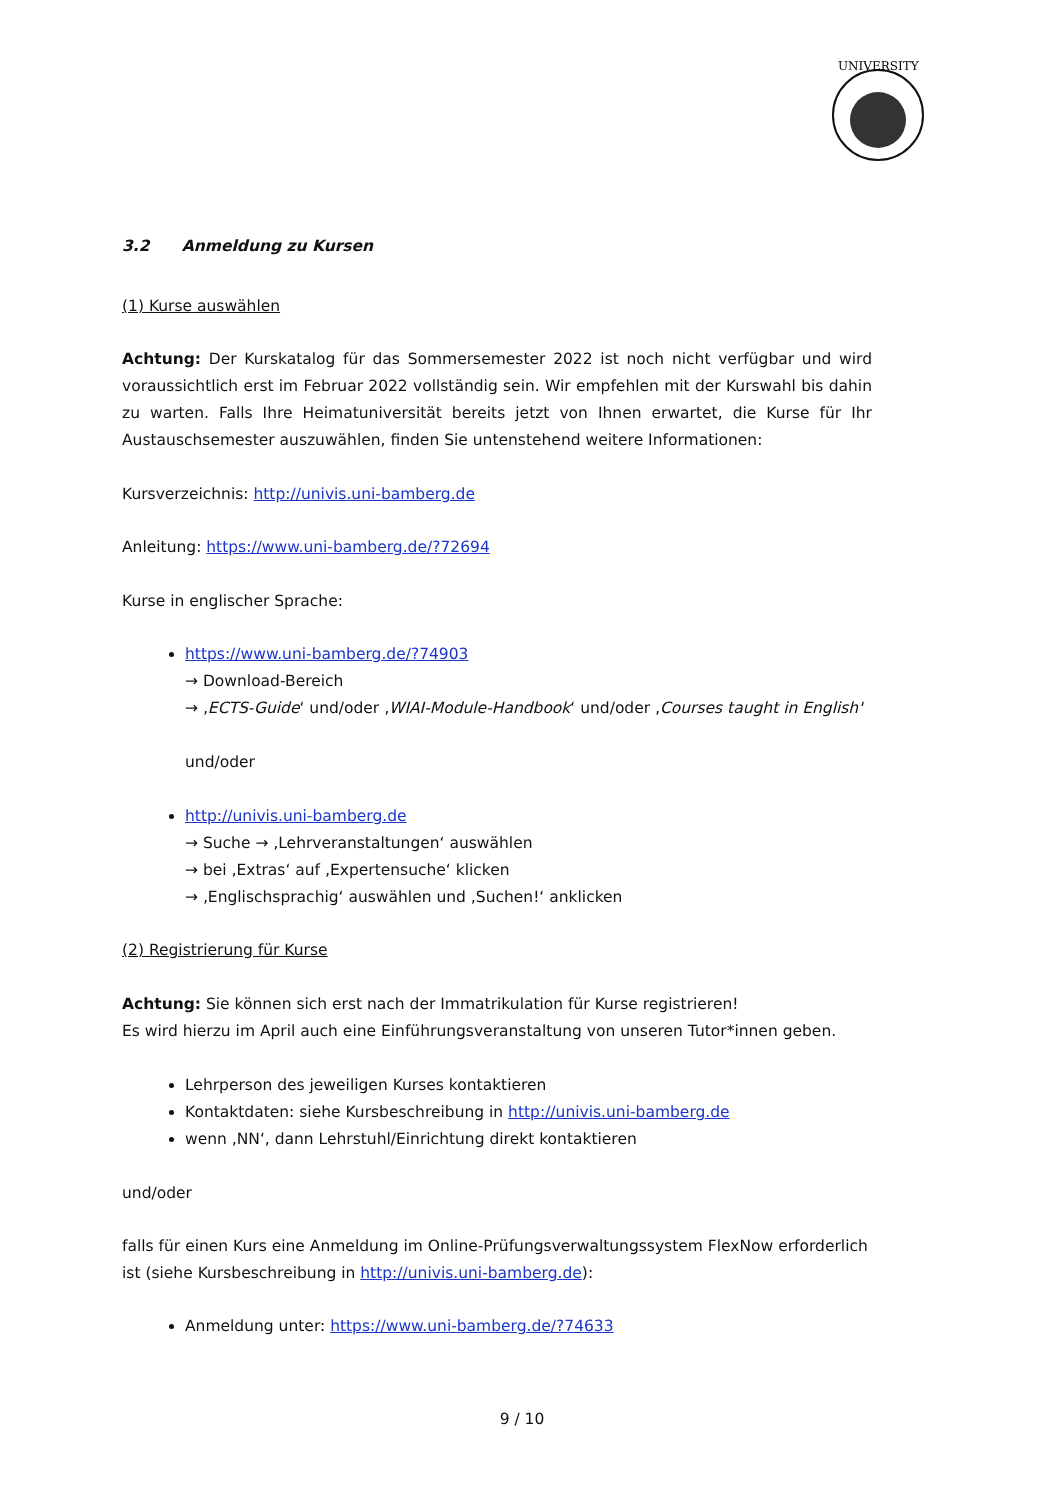UNIVERSITY
3.2 Anmeldung zu Kursen
(1) Kurse auswählen
Achtung: Der Kurskatalog für das Sommersemester 2022 ist noch nicht verfügbar und wird voraussichtlich erst im Februar 2022 vollständig sein. Wir empfehlen mit der Kurswahl bis dahin zu warten. Falls Ihre Heimatuniversität bereits jetzt von Ihnen erwartet, die Kurse für Ihr Austauschsemester auszuwählen, finden Sie untenstehend weitere Informationen:
Kursverzeichnis: http://univis.uni-bamberg.de
Anleitung: https://www.uni-bamberg.de/?72694
Kurse in englischer Sprache:
https://www.uni-bamberg.de/?74903
→ Download-Bereich
→ ‚ECTS-Guide‘ und/oder ‚WIAI-Module-Handbook‘ und/oder ‚Courses taught in English'
und/oder
http://univis.uni-bamberg.de
→ Suche → ‚Lehrveranstaltungen‘ auswählen
→ bei ‚Extras‘ auf ‚Expertensuche‘ klicken
→ ‚Englischsprachig‘ auswählen und ‚Suchen!‘ anklicken
(2) Registrierung für Kurse
Achtung: Sie können sich erst nach der Immatrikulation für Kurse registrieren!
Es wird hierzu im April auch eine Einführungsveranstaltung von unseren Tutor*innen geben.
Lehrperson des jeweiligen Kurses kontaktieren
Kontaktdaten: siehe Kursbeschreibung in http://univis.uni-bamberg.de
wenn ‚NN‘, dann Lehrstuhl/Einrichtung direkt kontaktieren
und/oder
falls für einen Kurs eine Anmeldung im Online-Prüfungsverwaltungssystem FlexNow erforderlich ist (siehe Kursbeschreibung in http://univis.uni-bamberg.de):
Anmeldung unter: https://www.uni-bamberg.de/?74633
9 / 10